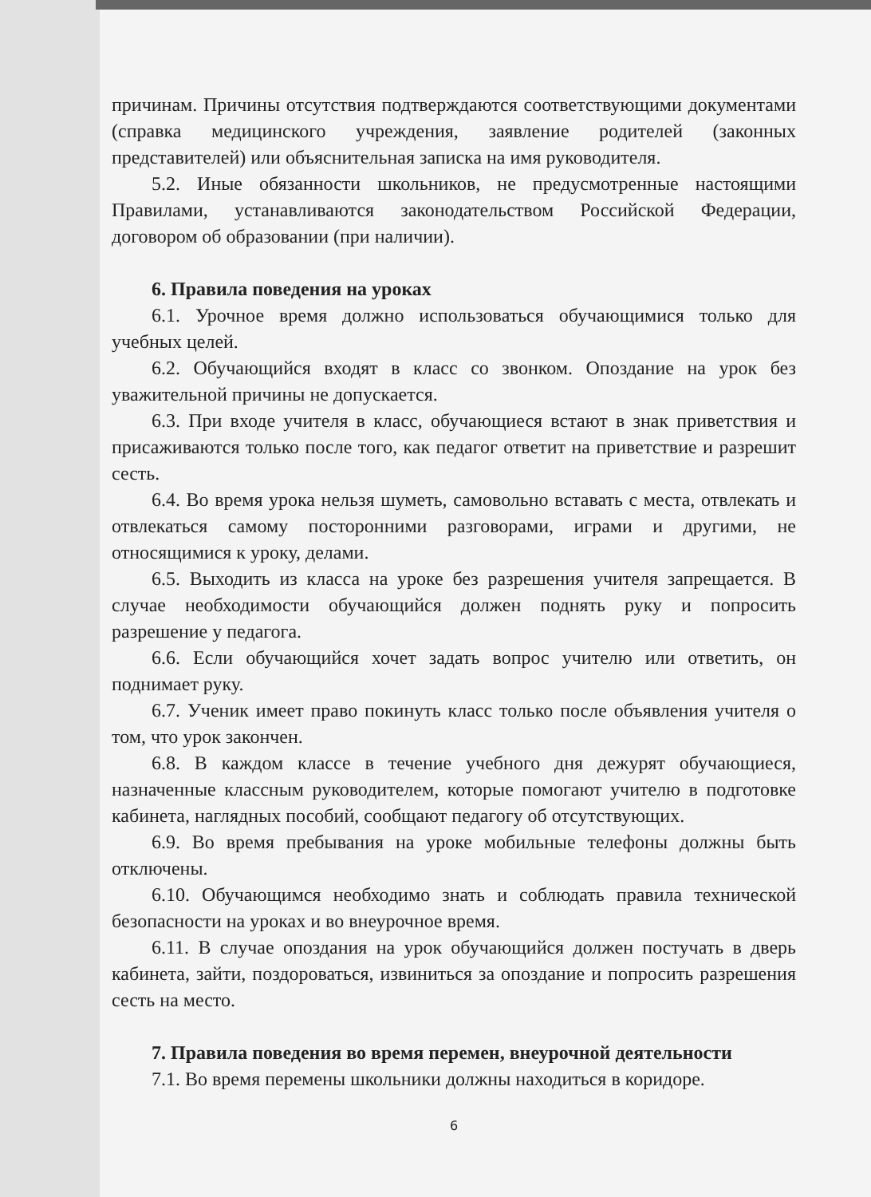причинам. Причины отсутствия подтверждаются соответствующими документами (справка медицинского учреждения, заявление родителей (законных представителей) или объяснительная записка на имя руководителя.
5.2. Иные обязанности школьников, не предусмотренные настоящими Правилами, устанавливаются законодательством Российской Федерации, договором об образовании (при наличии).
6. Правила поведения на уроках
6.1. Урочное время должно использоваться обучающимися только для учебных целей.
6.2. Обучающийся входят в класс со звонком. Опоздание на урок без уважительной причины не допускается.
6.3. При входе учителя в класс, обучающиеся встают в знак приветствия и присаживаются только после того, как педагог ответит на приветствие и разрешит сесть.
6.4. Во время урока нельзя шуметь, самовольно вставать с места, отвлекать и отвлекаться самому посторонними разговорами, играми и другими, не относящимися к уроку, делами.
6.5. Выходить из класса на уроке без разрешения учителя запрещается. В случае необходимости обучающийся должен поднять руку и попросить разрешение у педагога.
6.6. Если обучающийся хочет задать вопрос учителю или ответить, он поднимает руку.
6.7. Ученик имеет право покинуть класс только после объявления учителя о том, что урок закончен.
6.8. В каждом классе в течение учебного дня дежурят обучающиеся, назначенные классным руководителем, которые помогают учителю в подготовке кабинета, наглядных пособий, сообщают педагогу об отсутствующих.
6.9. Во время пребывания на уроке мобильные телефоны должны быть отключены.
6.10. Обучающимся необходимо знать и соблюдать правила технической безопасности на уроках и во внеурочное время.
6.11. В случае опоздания на урок обучающийся должен постучать в дверь кабинета, зайти, поздороваться, извиниться за опоздание и попросить разрешения сесть на место.
7. Правила поведения во время перемен, внеурочной деятельности
7.1. Во время перемены школьники должны находиться в коридоре.
6